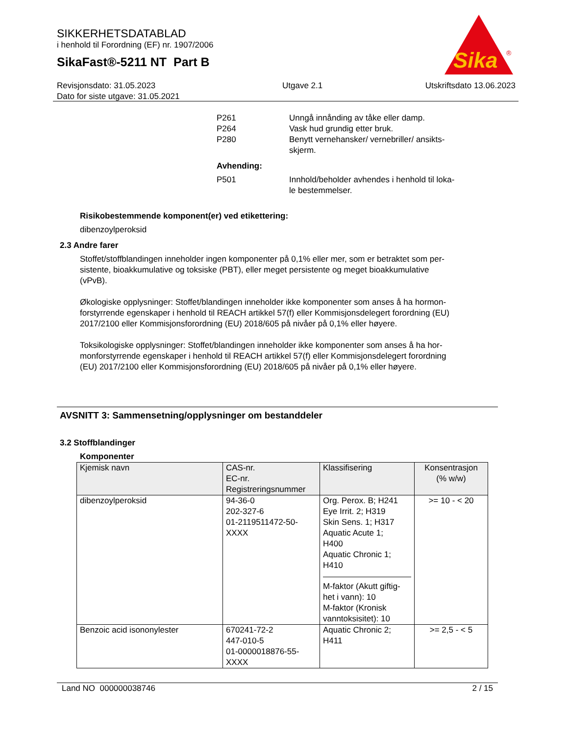SIKKERHETSDATABLAD
i henhold til Forordning (EF) nr. 1907/2006
SikaFast®-5211 NT Part B
Sika
®
Revisjonsdato: 31.05.2023
Dato for siste utgave: 31.05.2021
Utgave 2.1 Utskriftsdato 13.06.2023
P261 Unngå innånding av tåke eller damp.
P264 Vask hud grundig etter bruk.
P280 Benytt vernehansker/ vernebriller/ ansikts-
skjerm.
Avhending:
P501 Innhold/beholder avhendes i henhold til loka-
le bestemmelser.
Risikobestemmende komponent(er) ved etikettering:
dibenzoylperoksid
2.3 Andre farer
Stoffet/stoffblandingen inneholder ingen komponenter på 0,1% eller mer, som er betraktet som per-
sistente, bioakkumulative og toksiske (PBT), eller meget persistente og meget bioakkumulative
(vPvB).
Økologiske opplysninger: Stoffet/blandingen inneholder ikke komponenter som anses å ha hormon-
forstyrrende egenskaper i henhold til REACH artikkel 57(f) eller Kommisjonsdelegert forordning (EU)
2017/2100 eller Kommisjonsforordning (EU) 2018/605 på nivåer på 0,1% eller høyere.
Toksikologiske opplysninger: Stoffet/blandingen inneholder ikke komponenter som anses å ha hor-
monforstyrrende egenskaper i henhold til REACH artikkel 57(f) eller Kommisjonsdelegert forordning
(EU) 2017/2100 eller Kommisjonsforordning (EU) 2018/605 på nivåer på 0,1% eller høyere.
AVSNITT 3: Sammensetning/opplysninger om bestanddeler
3.2 Stoffblandinger
Komponenter
| Kjemisk navn | CAS-nr. EC-nr. Registreringsnummer | Klassifisering | Konsentrasjon (% w/w) |
| --- | --- | --- | --- |
| dibenzoylperoksid | 94-36-0 202-327-6 01-2119511472-50- XXXX | Org. Perox. B; H241 Eye Irrit. 2; H319 Skin Sens. 1; H317 Aquatic Acute 1; H400 Aquatic Chronic 1; H410 M-faktor (Akutt giftig- het i vann): 10 M-faktor (Kronisk vanntoksisitet): 10 | >= 10 - < 20 |
| Benzoic acid isononylester | 670241-72-2 447-010-5 01-0000018876-55- XXXX | Aquatic Chronic 2; H411 | >= 2,5 - < 5 |
Land NO 000000038746 2 / 15